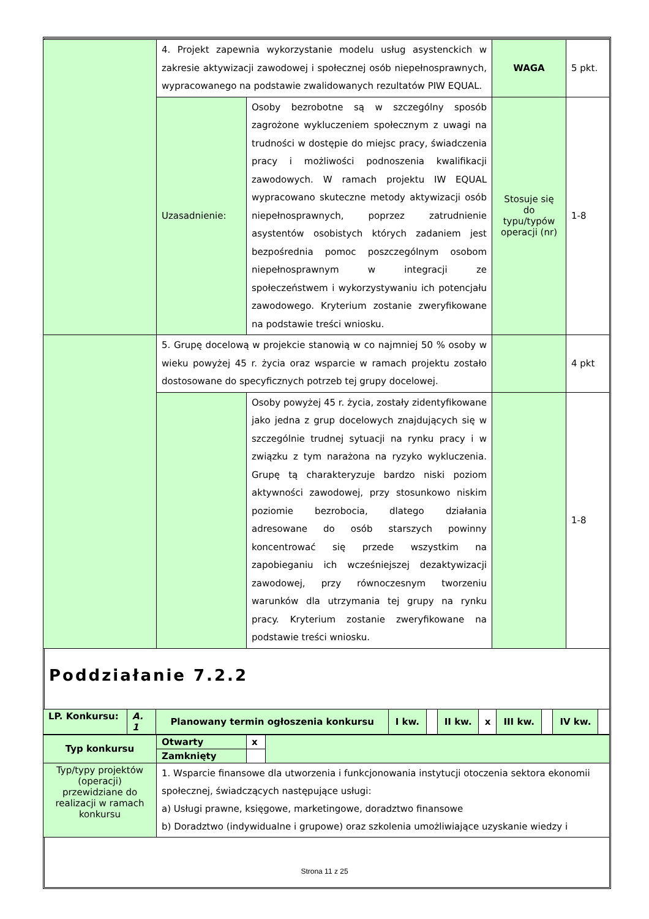| | 4. Projekt zapewnia wykorzystanie modelu usług asystenckich w zakresie aktywizacji zawodowej i społecznej osób niepełnosprawnych, wypracowanego na podstawie zwalidowanych rezultatów PIW EQUAL. | | WAGA | 5 pkt. |
| | Uzasadnienie: | Osoby bezrobotne są w szczególny sposób zagrożone wykluczeniem społecznym z uwagi na trudności w dostępie do miejsc pracy, świadczenia pracy i możliwości podnoszenia kwalifikacji zawodowych. W ramach projektu IW EQUAL wypracowano skuteczne metody aktywizacji osób niepełnosprawnych, poprzez zatrudnienie asystentów osobistych których zadaniem jest bezpośrednia pomoc poszczególnym osobom niepełnosprawnym w integracji ze społeczeństwem i wykorzystywaniu ich potencjału zawodowego. Kryterium zostanie zweryfikowane na podstawie treści wniosku. | Stosuje się do typu/typów operacji (nr) | 1-8 |
| | 5. Grupę docelową w projekcie stanowią w co najmniej 50 % osoby w wieku powyżej 45 r. życia oraz wsparcie w ramach projektu zostało dostosowane do specyficznych potrzeb tej grupy docelowej. | | | 4 pkt |
| | | Osoby powyżej 45 r. życia, zostały zidentyfikowane jako jedna z grup docelowych znajdujących się w szczególnie trudnej sytuacji na rynku pracy i w związku z tym narażona na ryzyko wykluczenia. Grupę tą charakteryzuje bardzo niski poziom aktywności zawodowej, przy stosunkowo niskim poziomie bezrobocia, dlatego działania adresowane do osób starszych powinny koncentrować się przede wszystkim na zapobieganiu ich wcześniejszej dezaktywizacji zawodowej, przy równoczesnym tworzeniu warunków dla utrzymania tej grupy na rynku pracy. Kryterium zostanie zweryfikowane na podstawie treści wniosku. | | 1-8 |
Poddziałanie 7.2.2
| LP. Konkursu: | A. 1 | Planowany termin ogłoszenia konkursu | I kw. | | II kw. | x | III kw. | | IV kw. | |
| Typ konkursu | Otwarty | x | |
| | Zamknięty | | |
| Typ/typy projektów (operacji) przewidziane do realizacji w ramach konkursu | 1. Wsparcie finansowe dla utworzenia i funkcjonowania instytucji otoczenia sektora ekonomii społecznej, świadczących następujące usługi: a) Usługi prawne, księgowe, marketingowe, doradztwo finansowe b) Doradztwo (indywidualne i grupowe) oraz szkolenia umożliwiające uzyskanie wiedzy i | | |
Strona 11 z 25